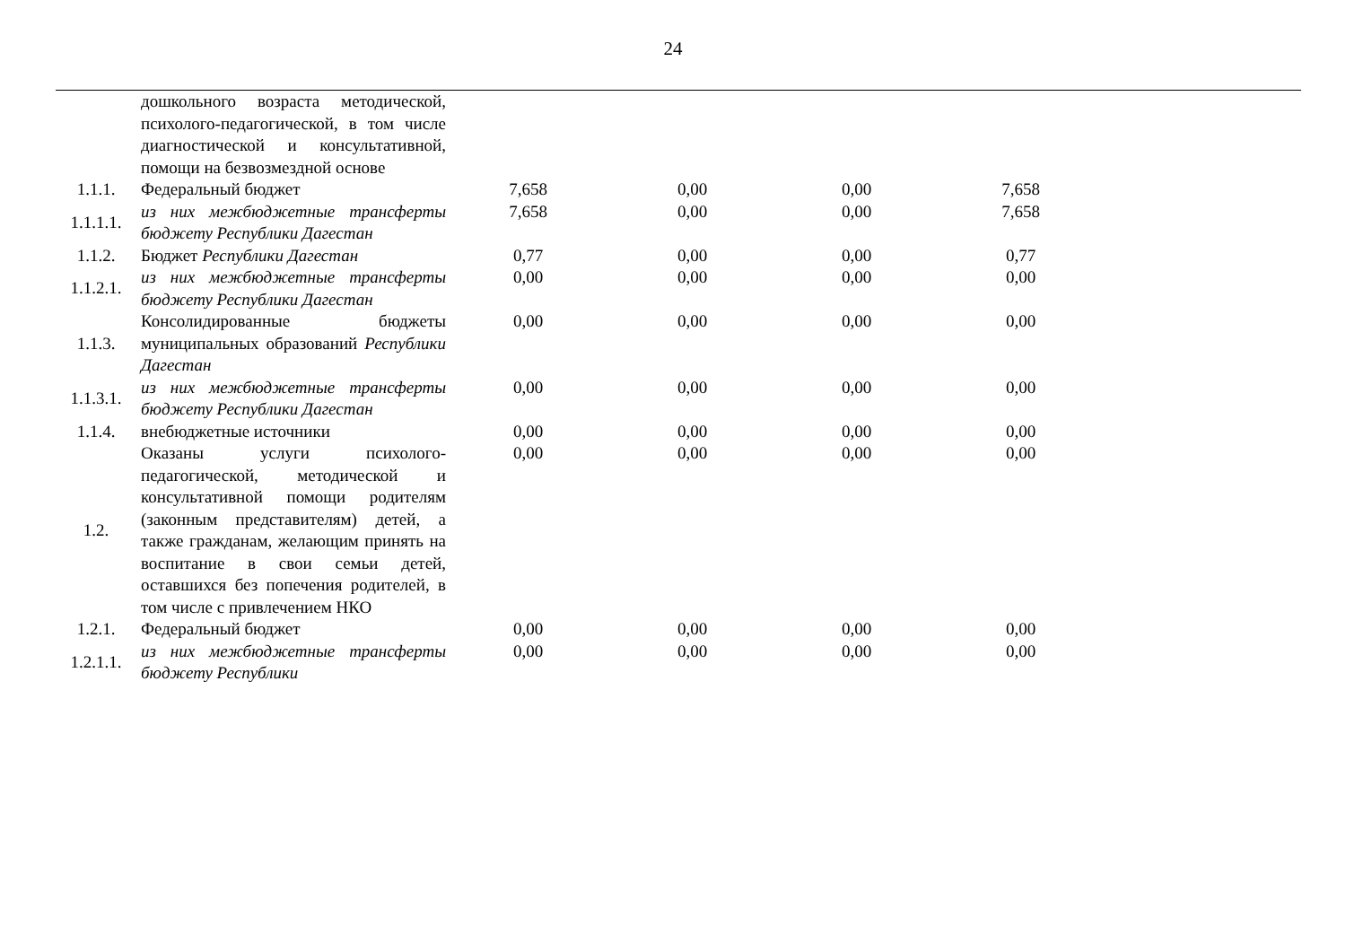24
| | дошкольного возраста методической, психолого-педагогической, в том числе диагностической и консультативной, помощи на безвозмездной основе | | | | |
| 1.1.1. | Федеральный бюджет | 7,658 | 0,00 | 0,00 | 7,658 |
| 1.1.1.1. | из них межбюджетные трансферты бюджету Республики Дагестан | 7,658 | 0,00 | 0,00 | 7,658 |
| 1.1.2. | Бюджет Республики Дагестан | 0,77 | 0,00 | 0,00 | 0,77 |
| 1.1.2.1. | из них межбюджетные трансферты бюджету Республики Дагестан | 0,00 | 0,00 | 0,00 | 0,00 |
| 1.1.3. | Консолидированные бюджеты муниципальных образований Республики Дагестан | 0,00 | 0,00 | 0,00 | 0,00 |
| 1.1.3.1. | из них межбюджетные трансферты бюджету Республики Дагестан | 0,00 | 0,00 | 0,00 | 0,00 |
| 1.1.4. | внебюджетные источники | 0,00 | 0,00 | 0,00 | 0,00 |
| 1.2. | Оказаны услуги психолого-педагогической, методической и консультативной помощи родителям (законным представителям) детей, а также гражданам, желающим принять на воспитание в свои семьи детей, оставшихся без попечения родителей, в том числе с привлечением НКО | 0,00 | 0,00 | 0,00 | 0,00 |
| 1.2.1. | Федеральный бюджет | 0,00 | 0,00 | 0,00 | 0,00 |
| 1.2.1.1. | из них межбюджетные трансферты бюджету Республики | 0,00 | 0,00 | 0,00 | 0,00 |